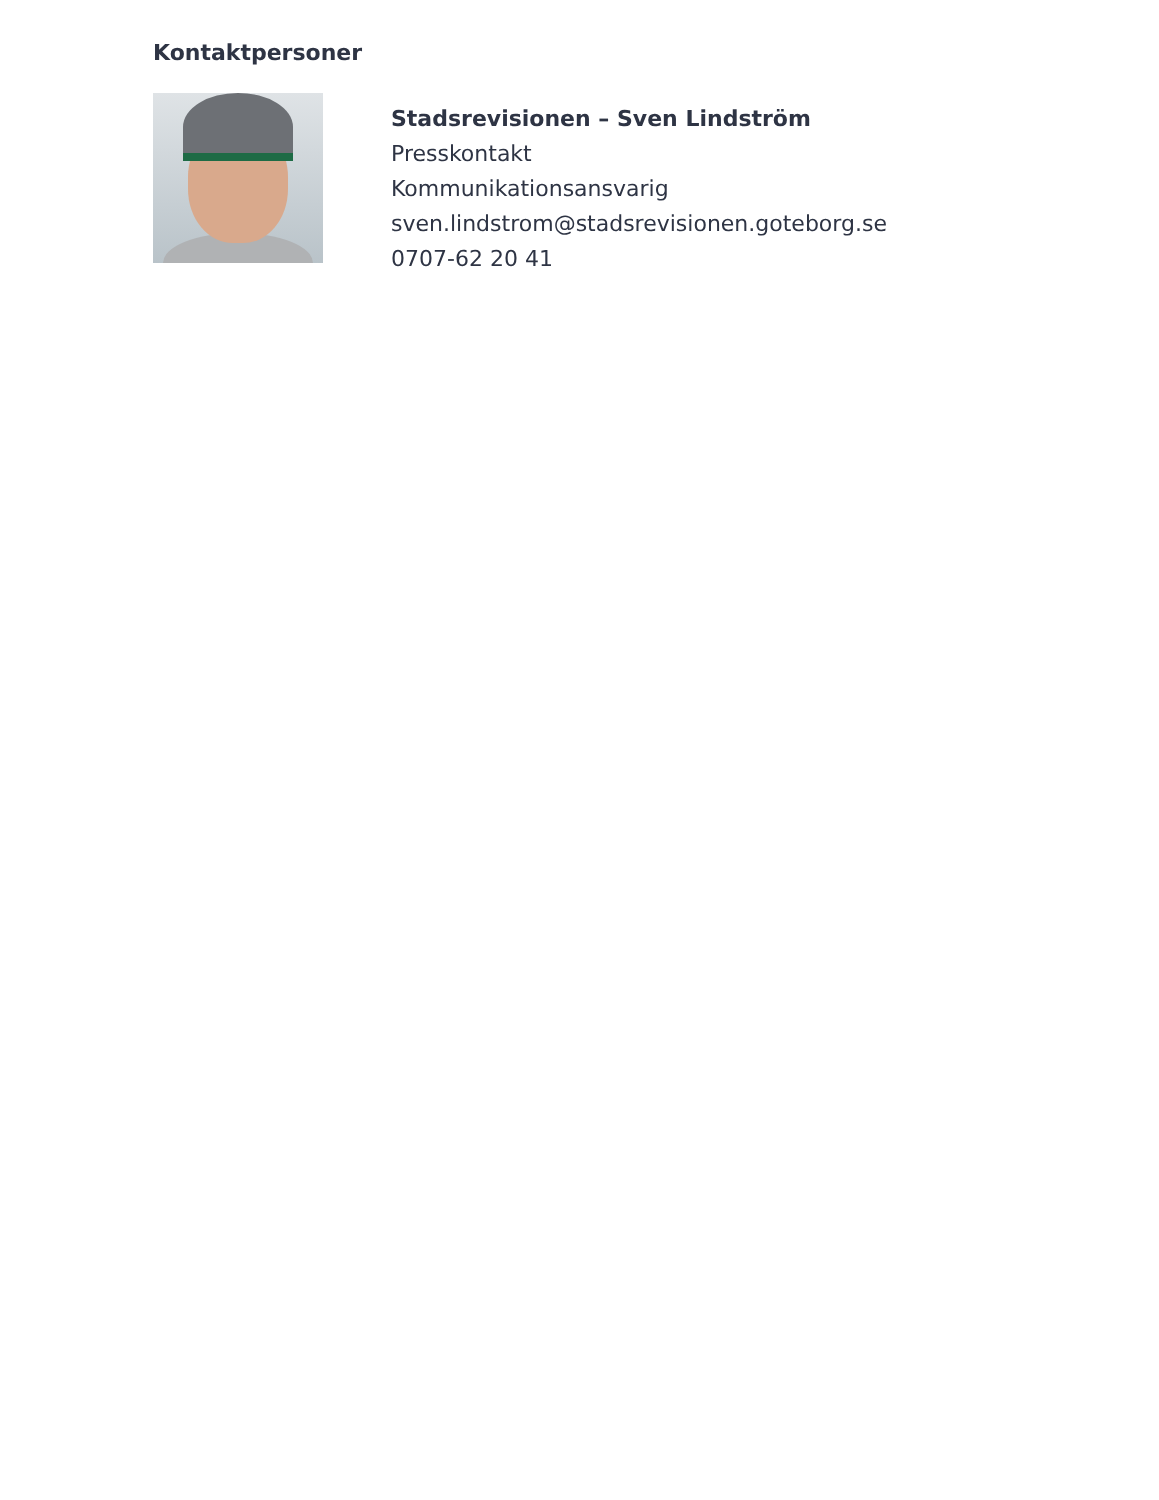Kontaktpersoner
Stadsrevisionen – Sven Lindström
Presskontakt
Kommunikationsansvarig
sven.lindstrom@stadsrevisionen.goteborg.se
0707-62 20 41